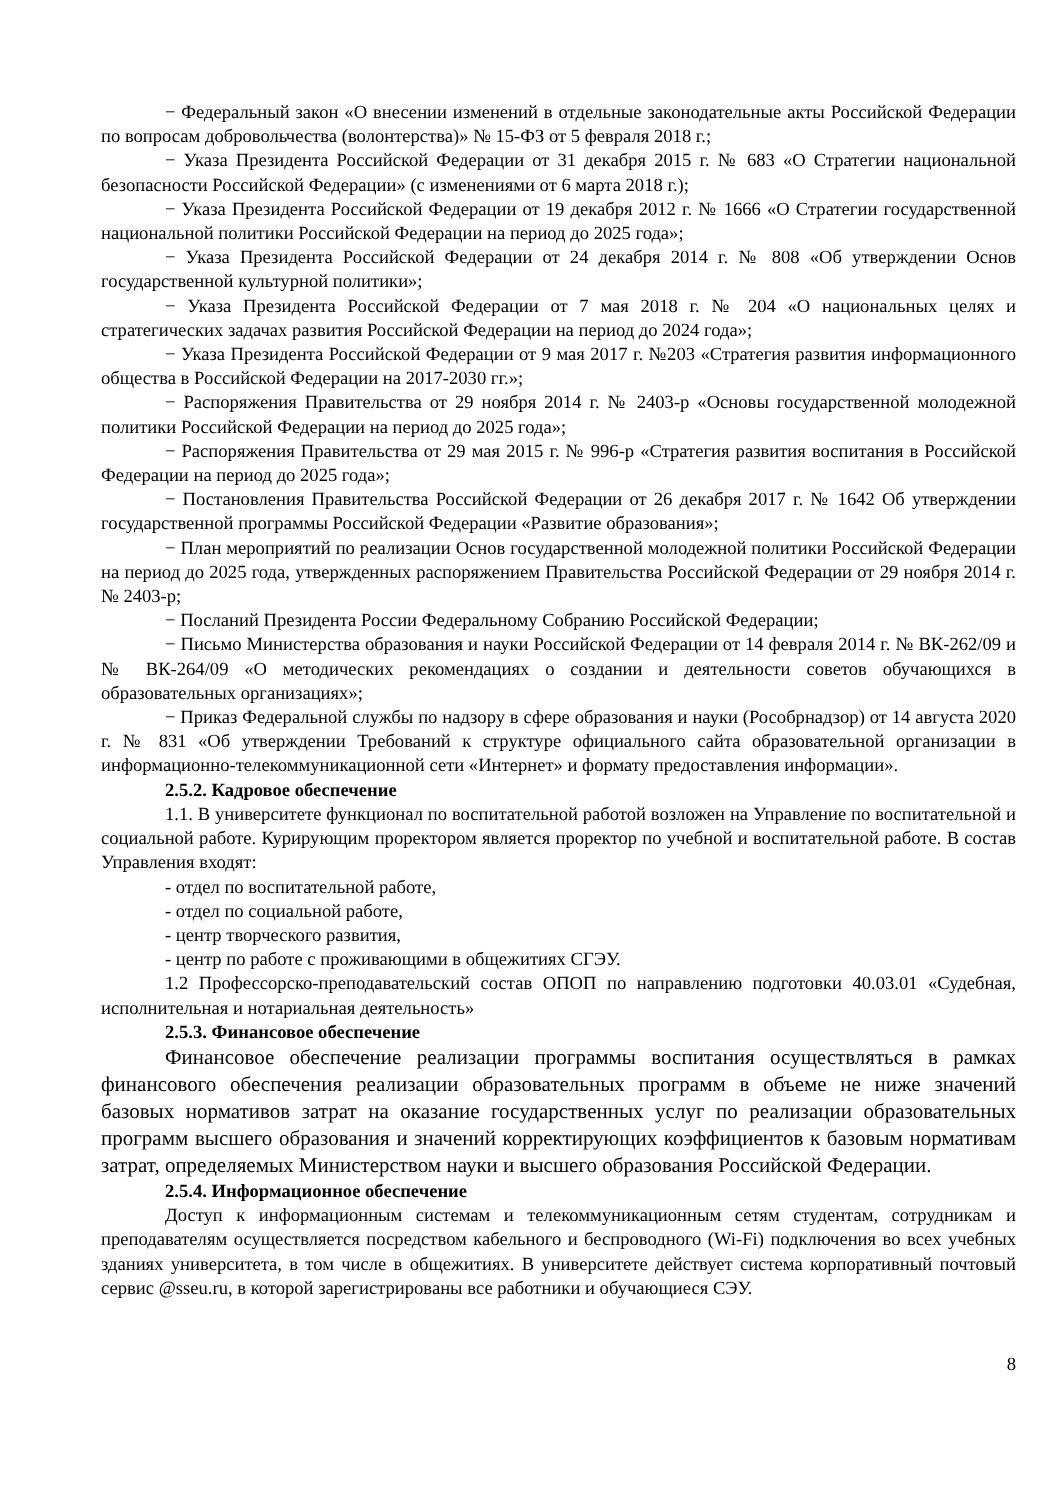− Федеральный закон «О внесении изменений в отдельные законодательные акты Российской Федерации по вопросам добровольчества (волонтерства)» № 15-ФЗ от 5 февраля 2018 г.;
− Указа Президента Российской Федерации от 31 декабря 2015 г. № 683 «О Стратегии национальной безопасности Российской Федерации» (с изменениями от 6 марта 2018 г.);
− Указа Президента Российской Федерации от 19 декабря 2012 г. № 1666 «О Стратегии государственной национальной политики Российской Федерации на период до 2025 года»;
− Указа Президента Российской Федерации от 24 декабря 2014 г. № 808 «Об утверждении Основ государственной культурной политики»;
− Указа Президента Российской Федерации от 7 мая 2018 г. № 204 «О национальных целях и стратегических задачах развития Российской Федерации на период до 2024 года»;
− Указа Президента Российской Федерации от 9 мая 2017 г. №203 «Стратегия развития информационного общества в Российской Федерации на 2017-2030 гг.»;
− Распоряжения Правительства от 29 ноября 2014 г. № 2403-р «Основы государственной молодежной политики Российской Федерации на период до 2025 года»;
− Распоряжения Правительства от 29 мая 2015 г. № 996-р «Стратегия развития воспитания в Российской Федерации на период до 2025 года»;
− Постановления Правительства Российской Федерации от 26 декабря 2017 г. № 1642 Об утверждении государственной программы Российской Федерации «Развитие образования»;
− План мероприятий по реализации Основ государственной молодежной политики Российской Федерации на период до 2025 года, утвержденных распоряжением Правительства Российской Федерации от 29 ноября 2014 г. № 2403-р;
− Посланий Президента России Федеральному Собранию Российской Федерации;
− Письмо Министерства образования и науки Российской Федерации от 14 февраля 2014 г. № ВК-262/09 и № ВК-264/09 «О методических рекомендациях о создании и деятельности советов обучающихся в образовательных организациях»;
− Приказ Федеральной службы по надзору в сфере образования и науки (Рособрнадзор) от 14 августа 2020 г. № 831 «Об утверждении Требований к структуре официального сайта образовательной организации в информационно-телекоммуникационной сети «Интернет» и формату предоставления информации».
2.5.2. Кадровое обеспечение
1.1. В университете функционал по воспитательной работой возложен на Управление по воспитательной и социальной работе. Курирующим проректором является проректор по учебной и воспитательной работе. В состав Управления входят:
- отдел по воспитательной работе,
- отдел по социальной работе,
- центр творческого развития,
- центр по работе с проживающими в общежитиях СГЭУ.
1.2 Профессорско-преподавательский состав ОПОП по направлению подготовки 40.03.01 «Судебная, исполнительная и нотариальная деятельность»
2.5.3. Финансовое обеспечение
Финансовое обеспечение реализации программы воспитания осуществляться в рамках финансового обеспечения реализации образовательных программ в объеме не ниже значений базовых нормативов затрат на оказание государственных услуг по реализации образовательных программ высшего образования и значений корректирующих коэффициентов к базовым нормативам затрат, определяемых Министерством науки и высшего образования Российской Федерации.
2.5.4. Информационное обеспечение
Доступ к информационным системам и телекоммуникационным сетям студентам, сотрудникам и преподавателям осуществляется посредством кабельного и беспроводного (Wi-Fi) подключения во всех учебных зданиях университета, в том числе в общежитиях. В университете действует система корпоративный почтовый сервис @sseu.ru, в которой зарегистрированы все работники и обучающиеся СЭУ.
8